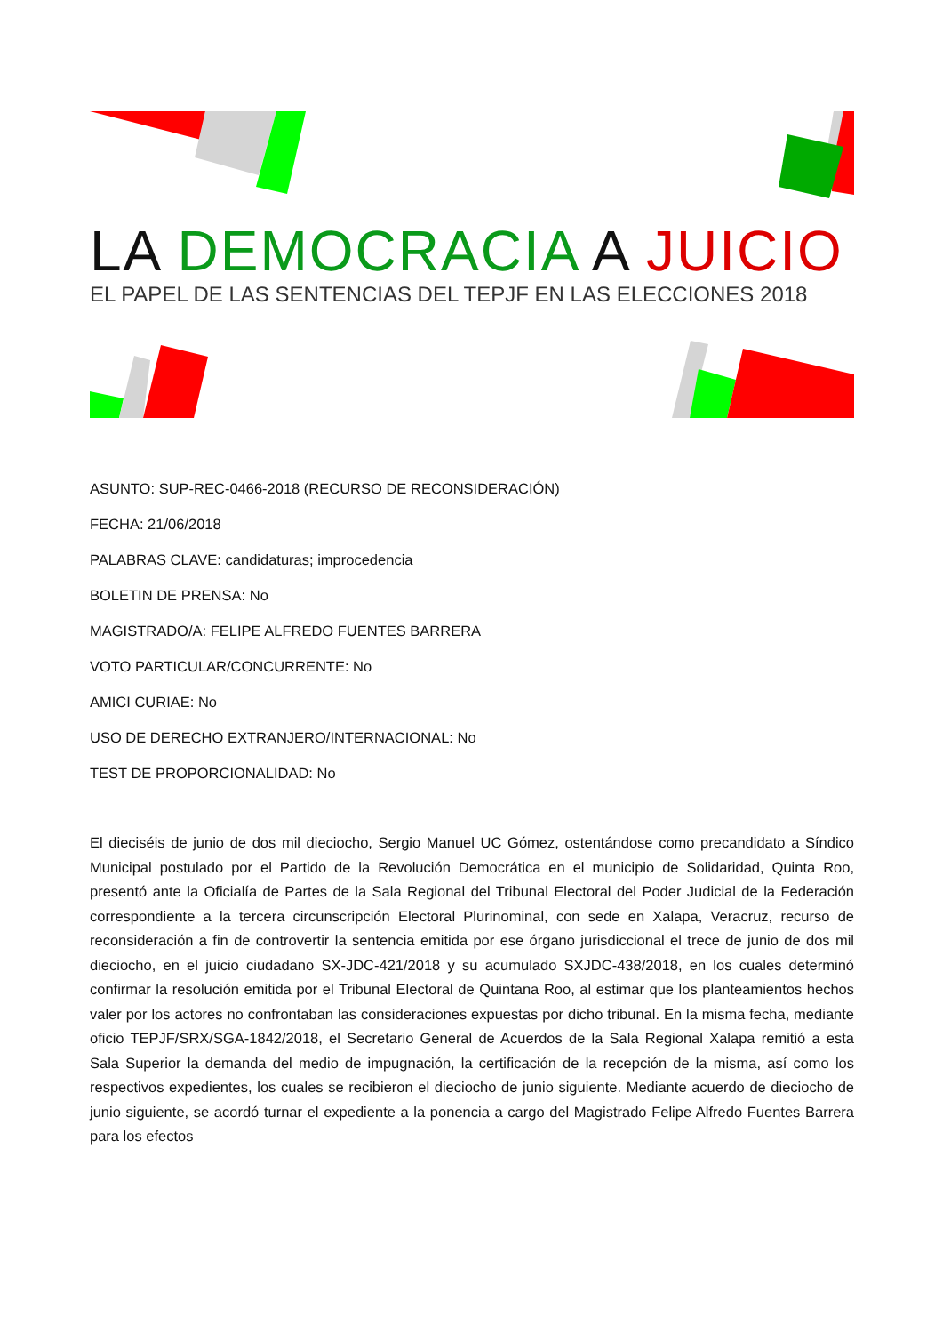LA DEMOCRACIA A JUICIO
EL PAPEL DE LAS SENTENCIAS DEL TEPJF EN LAS ELECCIONES 2018
ASUNTO: SUP-REC-0466-2018 (RECURSO DE RECONSIDERACIÓN)
FECHA: 21/06/2018
PALABRAS CLAVE: candidaturas; improcedencia
BOLETIN DE PRENSA: No
MAGISTRADO/A: FELIPE ALFREDO FUENTES BARRERA
VOTO PARTICULAR/CONCURRENTE: No
AMICI CURIAE: No
USO DE DERECHO EXTRANJERO/INTERNACIONAL: No
TEST DE PROPORCIONALIDAD: No
El dieciséis de junio de dos mil dieciocho, Sergio Manuel UC Gómez, ostentándose como precandidato a Síndico Municipal postulado por el Partido de la Revolución Democrática en el municipio de Solidaridad, Quinta Roo, presentó ante la Oficialía de Partes de la Sala Regional del Tribunal Electoral del Poder Judicial de la Federación correspondiente a la tercera circunscripción Electoral Plurinominal, con sede en Xalapa, Veracruz, recurso de reconsideración a fin de controvertir la sentencia emitida por ese órgano jurisdiccional el trece de junio de dos mil dieciocho, en el juicio ciudadano SX-JDC-421/2018 y su acumulado SXJDC-438/2018, en los cuales determinó confirmar la resolución emitida por el Tribunal Electoral de Quintana Roo, al estimar que los planteamientos hechos valer por los actores no confrontaban las consideraciones expuestas por dicho tribunal. En la misma fecha, mediante oficio TEPJF/SRX/SGA-1842/2018, el Secretario General de Acuerdos de la Sala Regional Xalapa remitió a esta Sala Superior la demanda del medio de impugnación, la certificación de la recepción de la misma, así como los respectivos expedientes, los cuales se recibieron el dieciocho de junio siguiente. Mediante acuerdo de dieciocho de junio siguiente, se acordó turnar el expediente a la ponencia a cargo del Magistrado Felipe Alfredo Fuentes Barrera para los efectos